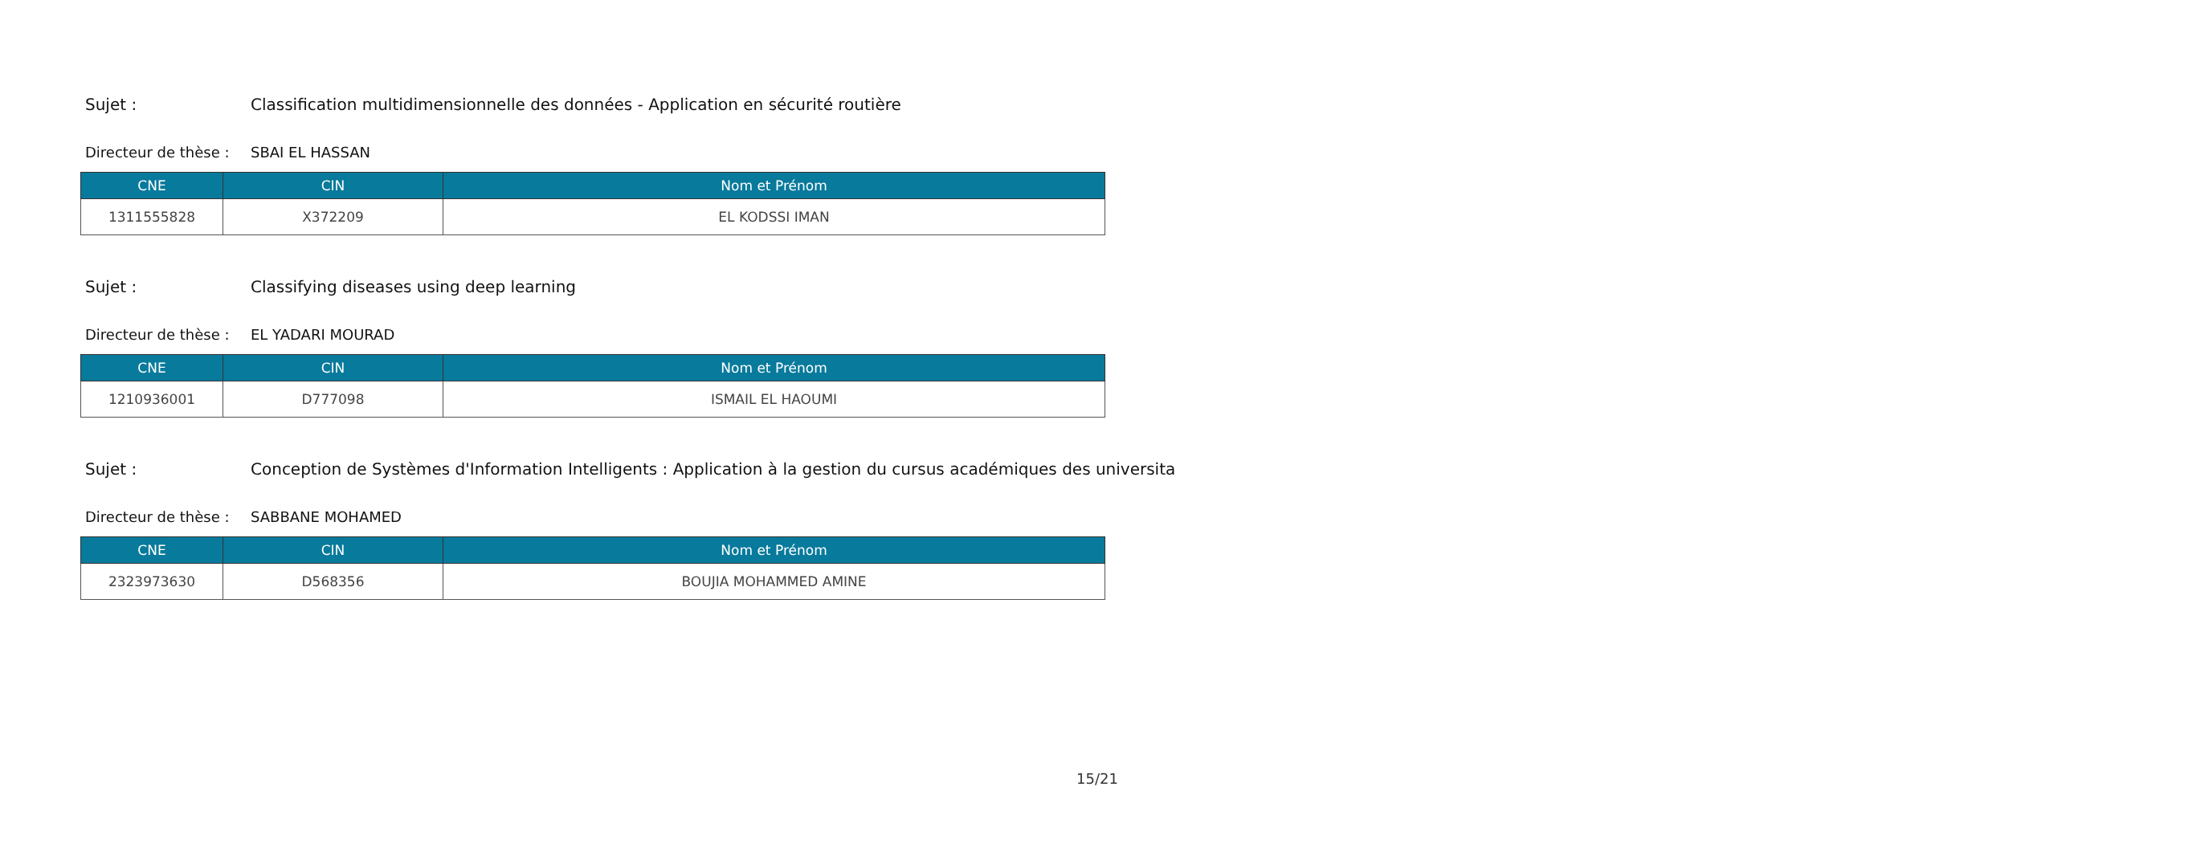Sujet : Classification multidimensionnelle des données - Application en sécurité routière
Directeur de thèse : SBAI EL HASSAN
| CNE | CIN | Nom et Prénom |
| --- | --- | --- |
| 1311555828 | X372209 | EL KODSSI IMAN |
Sujet : Classifying diseases using deep learning
Directeur de thèse : EL YADARI MOURAD
| CNE | CIN | Nom et Prénom |
| --- | --- | --- |
| 1210936001 | D777098 | ISMAIL EL HAOUMI |
Sujet : Conception de Systèmes d'Information Intelligents : Application à la gestion du cursus académiques des universita
Directeur de thèse : SABBANE MOHAMED
| CNE | CIN | Nom et Prénom |
| --- | --- | --- |
| 2323973630 | D568356 | BOUJIA MOHAMMED AMINE |
15/21